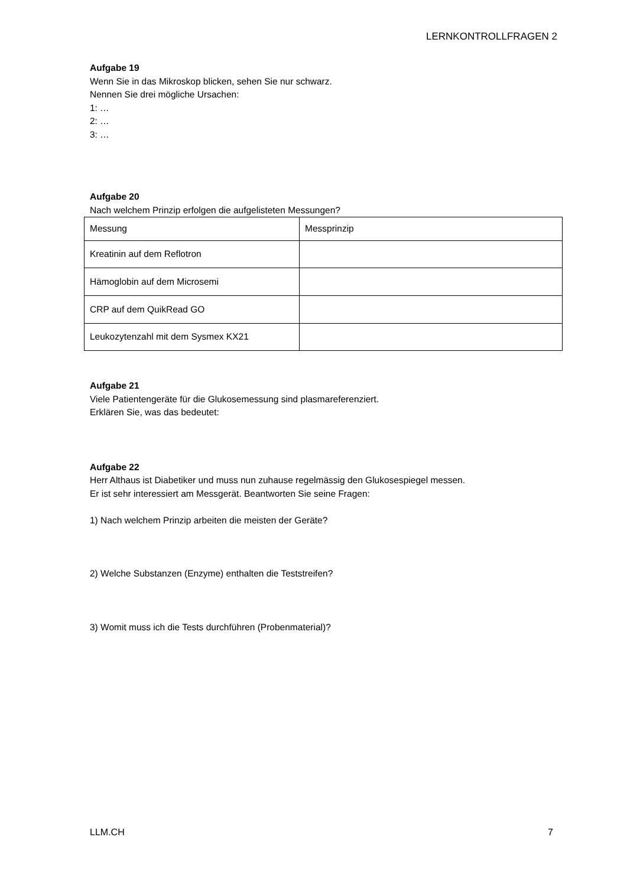LERNKONTROLLFRAGEN 2
Aufgabe 19
Wenn Sie in das Mikroskop blicken, sehen Sie nur schwarz.
Nennen Sie drei mögliche Ursachen:
1: …
2: …
3: …
Aufgabe 20
Nach welchem Prinzip erfolgen die aufgelisteten Messungen?
| Messung | Messprinzip |
| Kreatinin auf dem Reflotron | |
| Hämoglobin auf dem Microsemi | |
| CRP auf dem QuikRead GO | |
| Leukozytenzahl mit dem Sysmex KX21 | |
Aufgabe 21
Viele Patientengeräte für die Glukosemessung sind plasmareferenziert.
Erklären Sie, was das bedeutet:
Aufgabe 22
Herr Althaus ist Diabetiker und muss nun zuhause regelmässig den Glukosespiegel messen.
Er ist sehr interessiert am Messgerät. Beantworten Sie seine Fragen:
1) Nach welchem Prinzip arbeiten die meisten der Geräte?
2) Welche Substanzen (Enzyme) enthalten die Teststreifen?
3) Womit muss ich die Tests durchführen (Probenmaterial)?
LLM.CH 7